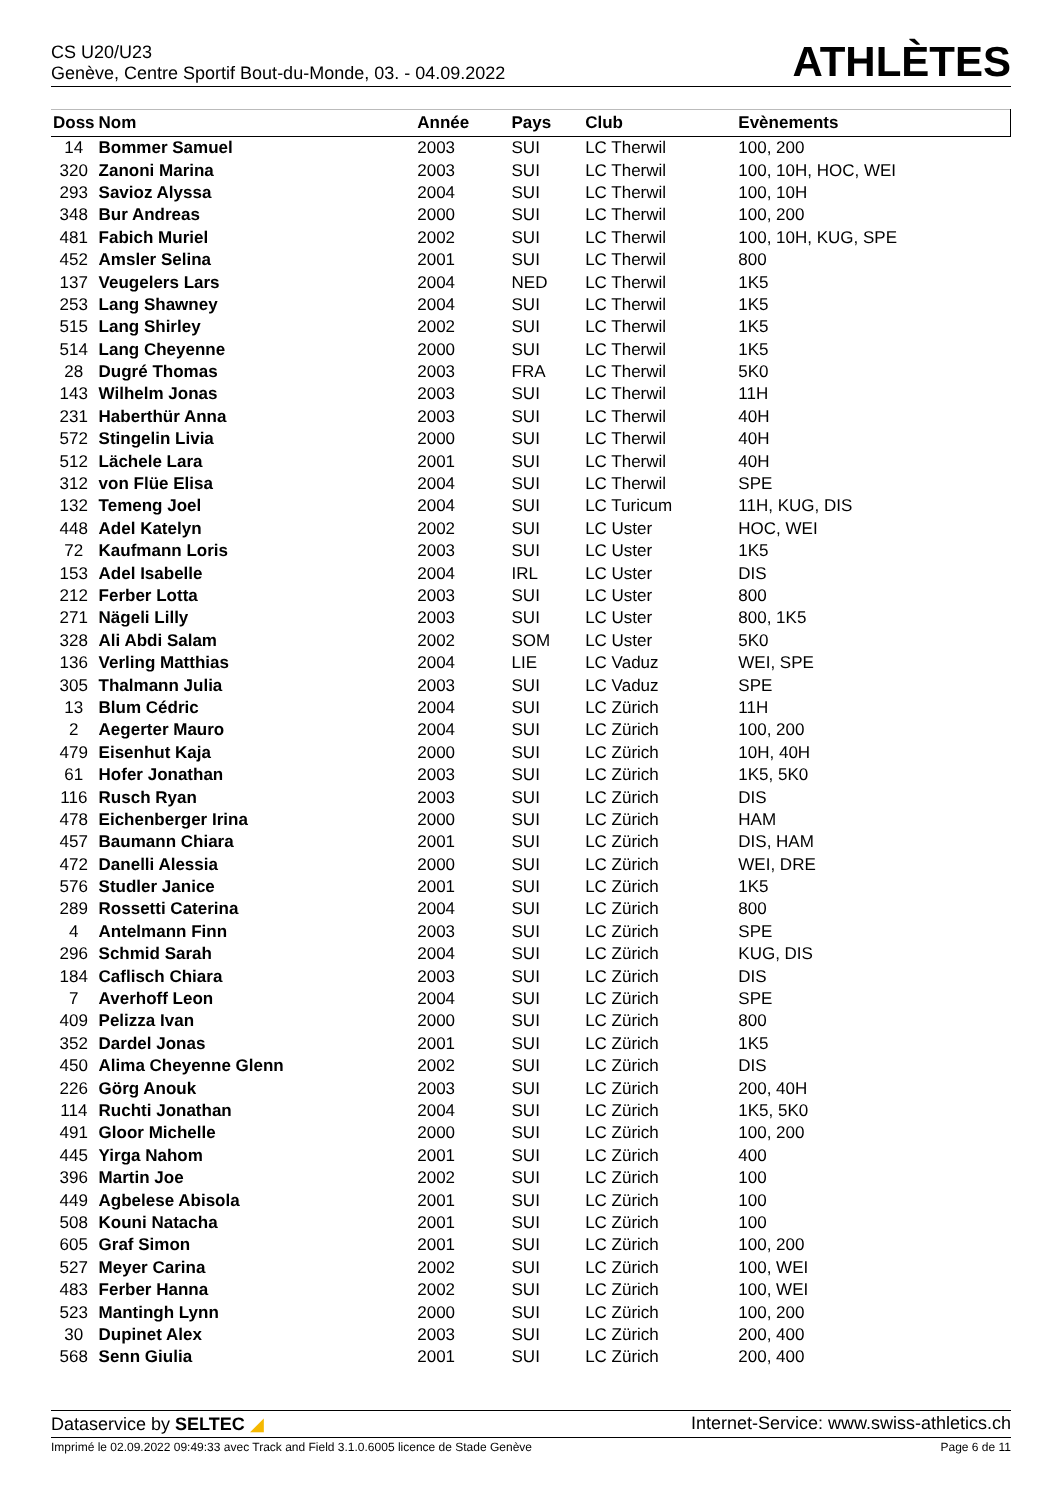CS U20/U23
Genève, Centre Sportif Bout-du-Monde, 03. - 04.09.2022
ATHLÈTES
| Doss | Nom | Année | Pays | Club | Evènements |
| --- | --- | --- | --- | --- | --- |
| 14 | Bommer Samuel | 2003 | SUI | LC Therwil | 100, 200 |
| 320 | Zanoni Marina | 2003 | SUI | LC Therwil | 100, 10H, HOC, WEI |
| 293 | Savioz Alyssa | 2004 | SUI | LC Therwil | 100, 10H |
| 348 | Bur Andreas | 2000 | SUI | LC Therwil | 100, 200 |
| 481 | Fabich Muriel | 2002 | SUI | LC Therwil | 100, 10H, KUG, SPE |
| 452 | Amsler Selina | 2001 | SUI | LC Therwil | 800 |
| 137 | Veugelers Lars | 2004 | NED | LC Therwil | 1K5 |
| 253 | Lang Shawney | 2004 | SUI | LC Therwil | 1K5 |
| 515 | Lang Shirley | 2002 | SUI | LC Therwil | 1K5 |
| 514 | Lang Cheyenne | 2000 | SUI | LC Therwil | 1K5 |
| 28 | Dugré Thomas | 2003 | FRA | LC Therwil | 5K0 |
| 143 | Wilhelm Jonas | 2003 | SUI | LC Therwil | 11H |
| 231 | Haberthür Anna | 2003 | SUI | LC Therwil | 40H |
| 572 | Stingelin Livia | 2000 | SUI | LC Therwil | 40H |
| 512 | Lächele Lara | 2001 | SUI | LC Therwil | 40H |
| 312 | von Flüe Elisa | 2004 | SUI | LC Therwil | SPE |
| 132 | Temeng Joel | 2004 | SUI | LC Turicum | 11H, KUG, DIS |
| 448 | Adel Katelyn | 2002 | SUI | LC Uster | HOC, WEI |
| 72 | Kaufmann Loris | 2003 | SUI | LC Uster | 1K5 |
| 153 | Adel Isabelle | 2004 | IRL | LC Uster | DIS |
| 212 | Ferber Lotta | 2003 | SUI | LC Uster | 800 |
| 271 | Nägeli Lilly | 2003 | SUI | LC Uster | 800, 1K5 |
| 328 | Ali Abdi Salam | 2002 | SOM | LC Uster | 5K0 |
| 136 | Verling Matthias | 2004 | LIE | LC Vaduz | WEI, SPE |
| 305 | Thalmann Julia | 2003 | SUI | LC Vaduz | SPE |
| 13 | Blum Cédric | 2004 | SUI | LC Zürich | 11H |
| 2 | Aegerter Mauro | 2004 | SUI | LC Zürich | 100, 200 |
| 479 | Eisenhut Kaja | 2000 | SUI | LC Zürich | 10H, 40H |
| 61 | Hofer Jonathan | 2003 | SUI | LC Zürich | 1K5, 5K0 |
| 116 | Rusch Ryan | 2003 | SUI | LC Zürich | DIS |
| 478 | Eichenberger Irina | 2000 | SUI | LC Zürich | HAM |
| 457 | Baumann Chiara | 2001 | SUI | LC Zürich | DIS, HAM |
| 472 | Danelli Alessia | 2000 | SUI | LC Zürich | WEI, DRE |
| 576 | Studler Janice | 2001 | SUI | LC Zürich | 1K5 |
| 289 | Rossetti Caterina | 2004 | SUI | LC Zürich | 800 |
| 4 | Antelmann Finn | 2003 | SUI | LC Zürich | SPE |
| 296 | Schmid Sarah | 2004 | SUI | LC Zürich | KUG, DIS |
| 184 | Caflisch Chiara | 2003 | SUI | LC Zürich | DIS |
| 7 | Averhoff Leon | 2004 | SUI | LC Zürich | SPE |
| 409 | Pelizza Ivan | 2000 | SUI | LC Zürich | 800 |
| 352 | Dardel Jonas | 2001 | SUI | LC Zürich | 1K5 |
| 450 | Alima Cheyenne Glenn | 2002 | SUI | LC Zürich | DIS |
| 226 | Görg Anouk | 2003 | SUI | LC Zürich | 200, 40H |
| 114 | Ruchti Jonathan | 2004 | SUI | LC Zürich | 1K5, 5K0 |
| 491 | Gloor Michelle | 2000 | SUI | LC Zürich | 100, 200 |
| 445 | Yirga Nahom | 2001 | SUI | LC Zürich | 400 |
| 396 | Martin Joe | 2002 | SUI | LC Zürich | 100 |
| 449 | Agbelese Abisola | 2001 | SUI | LC Zürich | 100 |
| 508 | Kouni Natacha | 2001 | SUI | LC Zürich | 100 |
| 605 | Graf Simon | 2001 | SUI | LC Zürich | 100, 200 |
| 527 | Meyer Carina | 2002 | SUI | LC Zürich | 100, WEI |
| 483 | Ferber Hanna | 2002 | SUI | LC Zürich | 100, WEI |
| 523 | Mantingh Lynn | 2000 | SUI | LC Zürich | 100, 200 |
| 30 | Dupinet Alex | 2003 | SUI | LC Zürich | 200, 400 |
| 568 | Senn Giulia | 2001 | SUI | LC Zürich | 200, 400 |
Dataservice by SELTEC ◢ Internet-Service: www.swiss-athletics.ch
Imprimé le 02.09.2022 09:49:33 avec Track and Field 3.1.0.6005 licence de Stade Genève Page 6 de 11